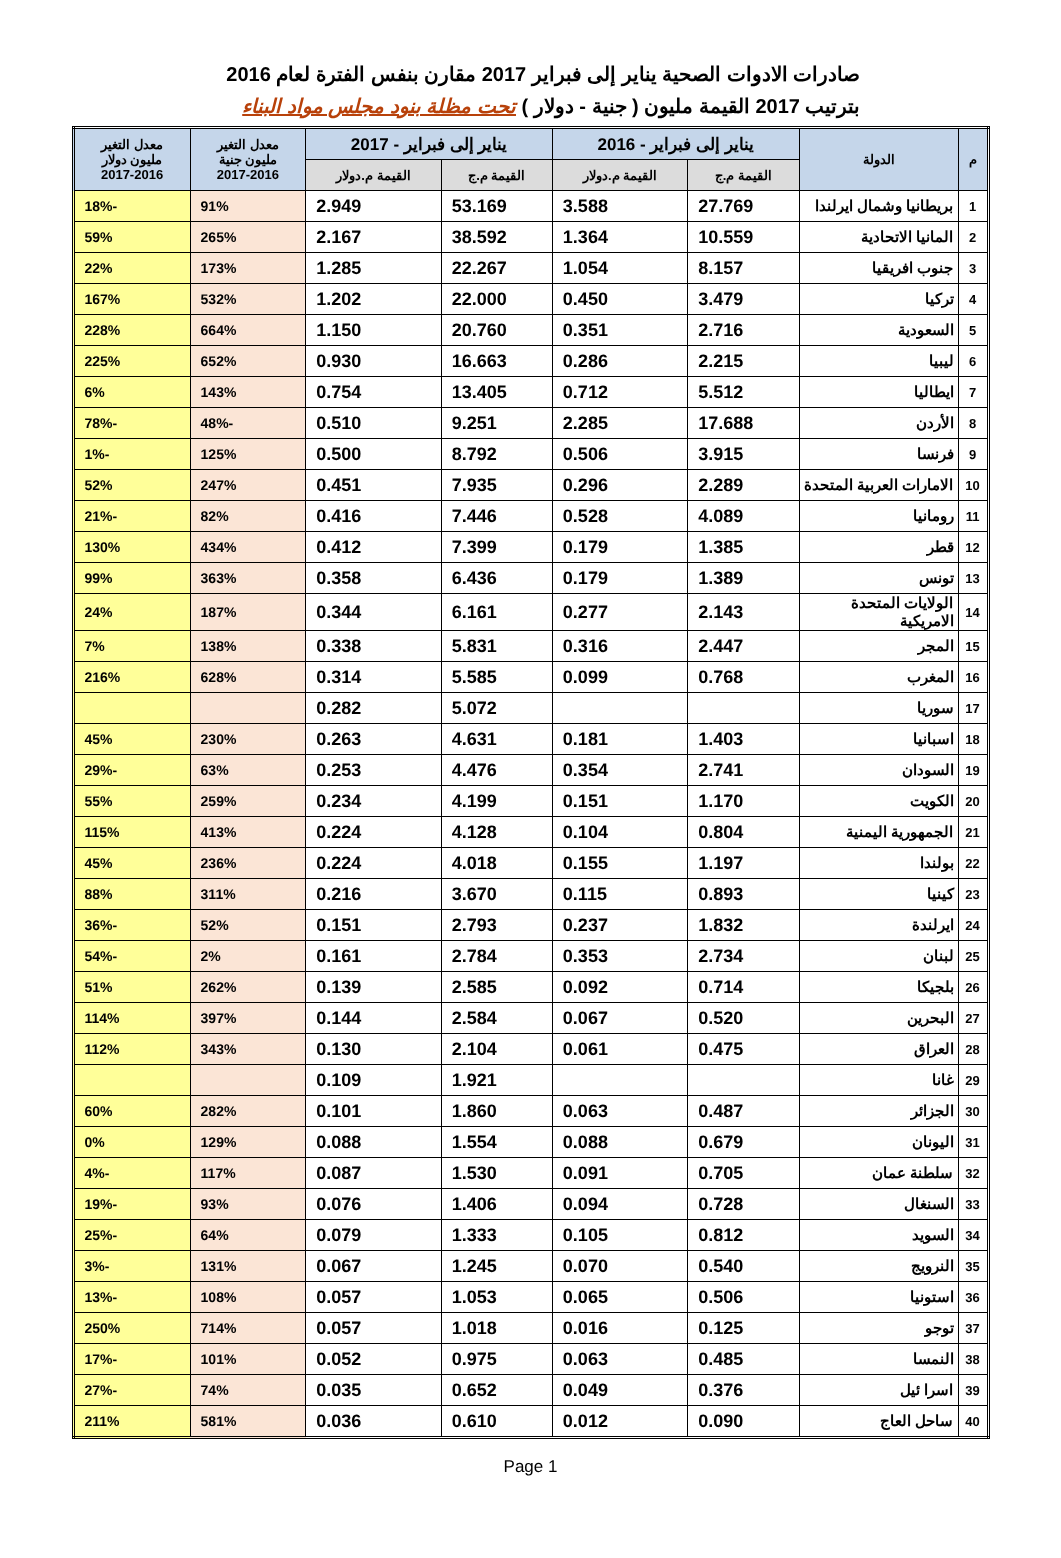صادرات الادوات الصحية يناير إلى فبراير 2017 مقارن بنفس الفترة لعام 2016
بترتيب 2017 القيمة مليون ( جنية - دولار ) تحت مظلة بنود مجلس مواد البناء
| م | الدولة | يناير إلى فبراير - 2016 | | يناير إلى فبراير - 2017 | | معدل التغير مليون جنية 2017-2016 | معدل التغير مليون دولار 2017-2016 |
| --- | --- | --- | --- | --- | --- | --- | --- |
| | | القيمة م.ج | القيمة م.دولار | القيمة م.ج | القيمة م.دولار | | |
| 1 | بريطانيا وشمال ايرلندا | 27.769 | 3.588 | 53.169 | 2.949 | 91% | -18% |
| 2 | المانيا الاتحادية | 10.559 | 1.364 | 38.592 | 2.167 | 265% | 59% |
| 3 | جنوب افريقيا | 8.157 | 1.054 | 22.267 | 1.285 | 173% | 22% |
| 4 | تركيا | 3.479 | 0.450 | 22.000 | 1.202 | 532% | 167% |
| 5 | السعودية | 2.716 | 0.351 | 20.760 | 1.150 | 664% | 228% |
| 6 | ليبيا | 2.215 | 0.286 | 16.663 | 0.930 | 652% | 225% |
| 7 | ايطاليا | 5.512 | 0.712 | 13.405 | 0.754 | 143% | 6% |
| 8 | الأردن | 17.688 | 2.285 | 9.251 | 0.510 | -48% | -78% |
| 9 | فرنسا | 3.915 | 0.506 | 8.792 | 0.500 | 125% | -1% |
| 10 | الامارات العربية المتحدة | 2.289 | 0.296 | 7.935 | 0.451 | 247% | 52% |
| 11 | رومانيا | 4.089 | 0.528 | 7.446 | 0.416 | 82% | -21% |
| 12 | قطر | 1.385 | 0.179 | 7.399 | 0.412 | 434% | 130% |
| 13 | تونس | 1.389 | 0.179 | 6.436 | 0.358 | 363% | 99% |
| 14 | الولايات المتحدة الامريكية | 2.143 | 0.277 | 6.161 | 0.344 | 187% | 24% |
| 15 | المجر | 2.447 | 0.316 | 5.831 | 0.338 | 138% | 7% |
| 16 | المغرب | 0.768 | 0.099 | 5.585 | 0.314 | 628% | 216% |
| 17 | سوريا | | | 5.072 | 0.282 | | |
| 18 | اسبانيا | 1.403 | 0.181 | 4.631 | 0.263 | 230% | 45% |
| 19 | السودان | 2.741 | 0.354 | 4.476 | 0.253 | 63% | -29% |
| 20 | الكويت | 1.170 | 0.151 | 4.199 | 0.234 | 259% | 55% |
| 21 | الجمهورية اليمنية | 0.804 | 0.104 | 4.128 | 0.224 | 413% | 115% |
| 22 | بولندا | 1.197 | 0.155 | 4.018 | 0.224 | 236% | 45% |
| 23 | كينيا | 0.893 | 0.115 | 3.670 | 0.216 | 311% | 88% |
| 24 | ايرلندة | 1.832 | 0.237 | 2.793 | 0.151 | 52% | -36% |
| 25 | لبنان | 2.734 | 0.353 | 2.784 | 0.161 | 2% | -54% |
| 26 | بلجيكا | 0.714 | 0.092 | 2.585 | 0.139 | 262% | 51% |
| 27 | البحرين | 0.520 | 0.067 | 2.584 | 0.144 | 397% | 114% |
| 28 | العراق | 0.475 | 0.061 | 2.104 | 0.130 | 343% | 112% |
| 29 | غانا | | | 1.921 | 0.109 | | |
| 30 | الجزائر | 0.487 | 0.063 | 1.860 | 0.101 | 282% | 60% |
| 31 | اليونان | 0.679 | 0.088 | 1.554 | 0.088 | 129% | 0% |
| 32 | سلطنة عمان | 0.705 | 0.091 | 1.530 | 0.087 | 117% | -4% |
| 33 | السنغال | 0.728 | 0.094 | 1.406 | 0.076 | 93% | -19% |
| 34 | السويد | 0.812 | 0.105 | 1.333 | 0.079 | 64% | -25% |
| 35 | النرويج | 0.540 | 0.070 | 1.245 | 0.067 | 131% | -3% |
| 36 | استونيا | 0.506 | 0.065 | 1.053 | 0.057 | 108% | -13% |
| 37 | توجو | 0.125 | 0.016 | 1.018 | 0.057 | 714% | 250% |
| 38 | النمسا | 0.485 | 0.063 | 0.975 | 0.052 | 101% | -17% |
| 39 | اسرا ئيل | 0.376 | 0.049 | 0.652 | 0.035 | 74% | -27% |
| 40 | ساحل العاج | 0.090 | 0.012 | 0.610 | 0.036 | 581% | 211% |
Page 1